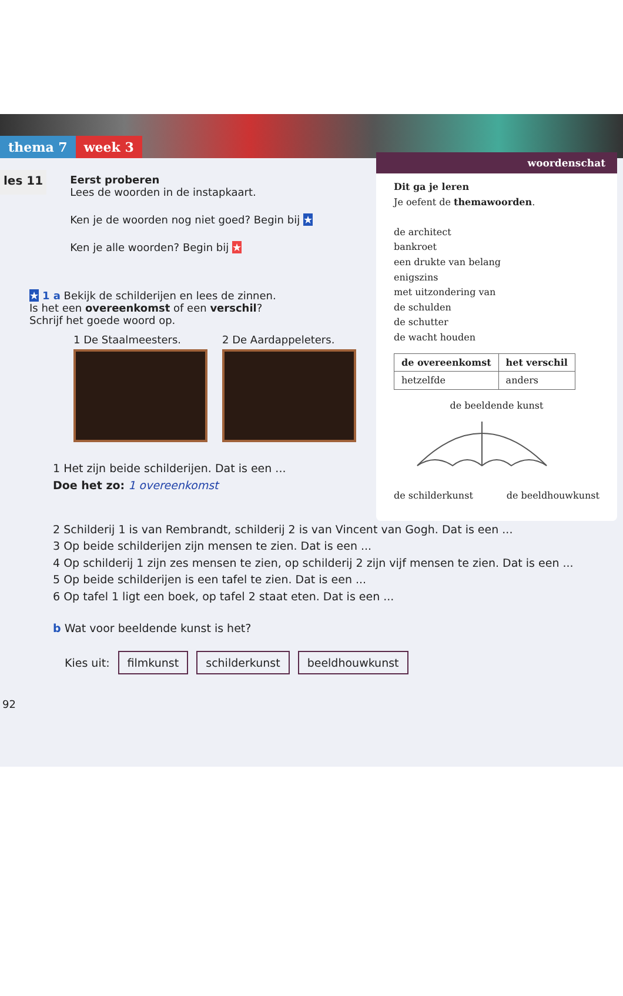thema 7 week 3
les 11
Eerst proberen
Lees de woorden in de instapkaart.
Ken je de woorden nog niet goed? Begin bij ★
Ken je alle woorden? Begin bij ★
★ 1 a Bekijk de schilderijen en lees de zinnen.
Is het een overeenkomst of een verschil?
Schrijf het goede woord op.
1 De Staalmeesters. 2 De Aardappeleters.
1 Het zijn beide schilderijen. Dat is een ...
Doe het zo: 1 overeenkomst
woordenschat
Dit ga je leren
Je oefent de themawoorden.
de architect
bankroet
een drukte van belang
enigszins
met uitzondering van
de schulden
de schutter
de wacht houden
| de overeenkomst | het verschil |
| --- | --- |
| hetzelfde | anders |
de beeldende kunst
de schilderkunst de beeldhouwkunst
2 Schilderij 1 is van Rembrandt, schilderij 2 is van Vincent van Gogh. Dat is een ...
3 Op beide schilderijen zijn mensen te zien. Dat is een ...
4 Op schilderij 1 zijn zes mensen te zien, op schilderij 2 zijn vijf mensen te zien. Dat is een ...
5 Op beide schilderijen is een tafel te zien. Dat is een ...
6 Op tafel 1 ligt een boek, op tafel 2 staat eten. Dat is een ...
b Wat voor beeldende kunst is het?
Kies uit: filmkunst schilderkunst beeldhouwkunst
92